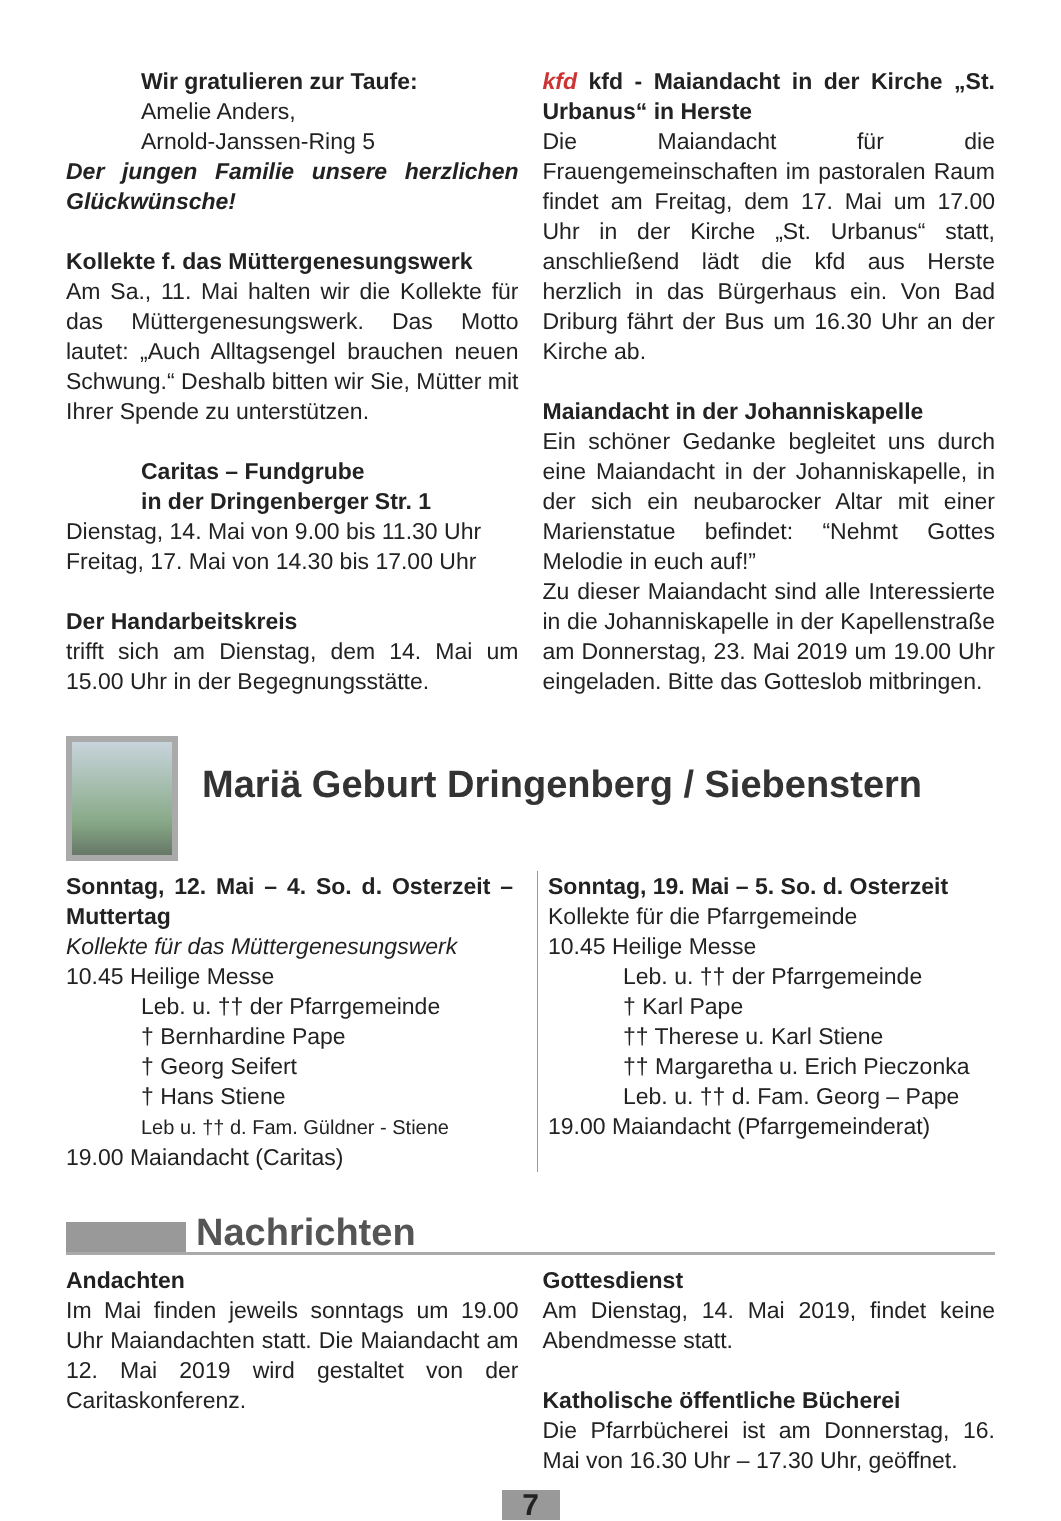Wir gratulieren zur Taufe:
Amelie Anders,
Arnold-Janssen-Ring 5
Der jungen Familie unsere herzlichen Glückwünsche!
Kollekte f. das Müttergenesungswerk
Am Sa., 11. Mai halten wir die Kollekte für das Müttergenesungswerk. Das Motto lautet: „Auch Alltagsengel brauchen neuen Schwung.“ Deshalb bitten wir Sie, Mütter mit Ihrer Spende zu unterstützen.
Caritas – Fundgrube
in der Dringenberger Str. 1
Dienstag, 14. Mai von 9.00 bis 11.30 Uhr
Freitag, 17. Mai von 14.30 bis 17.00 Uhr
Der Handarbeitskreis
trifft sich am Dienstag, dem 14. Mai um 15.00 Uhr in der Begegnungsstätte.
kfd kfd - Maiandacht in der Kirche „St. Urbanus“ in Herste
Die Maiandacht für die Frauengemeinschaften im pastoralen Raum findet am Freitag, dem 17. Mai um 17.00 Uhr in der Kirche „St. Urbanus“ statt, anschließend lädt die kfd aus Herste herzlich in das Bürgerhaus ein. Von Bad Driburg fährt der Bus um 16.30 Uhr an der Kirche ab.
Maiandacht in der Johanniskapelle
Ein schöner Gedanke begleitet uns durch eine Maiandacht in der Johanniskapelle, in der sich ein neubarocker Altar mit einer Marienstatue befindet: “Nehmt Gottes Melodie in euch auf!”
Zu dieser Maiandacht sind alle Interessierte in die Johanniskapelle in der Kapellenstraße am Donnerstag, 23. Mai 2019 um 19.00 Uhr eingeladen. Bitte das Gotteslob mitbringen.
Mariä Geburt Dringenberg / Siebenstern
Sonntag, 12. Mai – 4. So. d. Osterzeit – Muttertag
Kollekte für das Müttergenesungswerk
10.45 Heilige Messe
Leb. u. †† der Pfarrgemeinde
† Bernhardine Pape
† Georg Seifert
† Hans Stiene
Leb u. †† d. Fam. Güldner - Stiene
19.00 Maiandacht (Caritas)
Sonntag, 19. Mai – 5. So. d. Osterzeit
Kollekte für die Pfarrgemeinde
10.45 Heilige Messe
Leb. u. †† der Pfarrgemeinde
† Karl Pape
†† Therese u. Karl Stiene
†† Margaretha u. Erich Pieczonka
Leb. u. †† d. Fam. Georg – Pape
19.00 Maiandacht (Pfarrgemeinderat)
Nachrichten
Andachten
Im Mai finden jeweils sonntags um 19.00 Uhr Maiandachten statt. Die Maiandacht am 12. Mai 2019 wird gestaltet von der Caritaskonferenz.
Gottesdienst
Am Dienstag, 14. Mai 2019, findet keine Abendmesse statt.
Katholische öffentliche Bücherei
Die Pfarrbücherei ist am Donnerstag, 16. Mai von 16.30 Uhr – 17.30 Uhr, geöffnet.
7